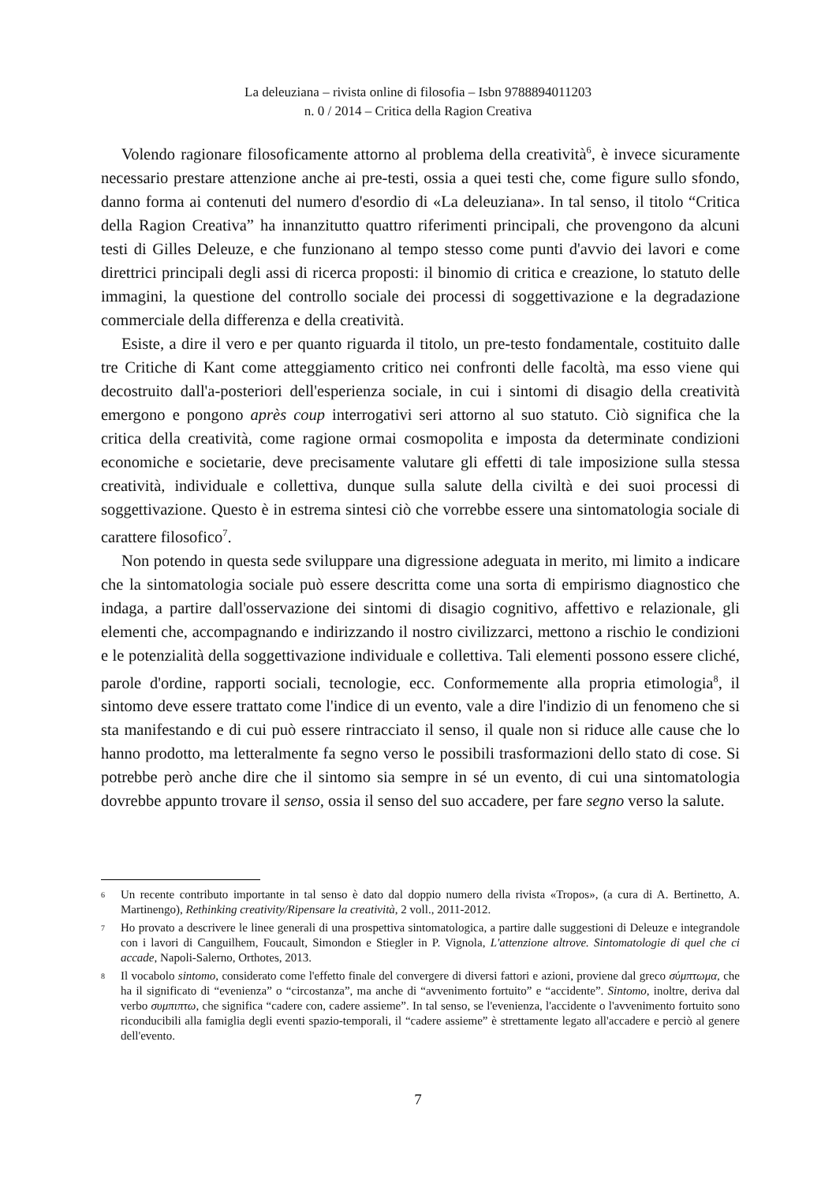La deleuziana – rivista online di filosofia – Isbn 9788894011203
n. 0 / 2014 – Critica della Ragion Creativa
Volendo ragionare filosoficamente attorno al problema della creatività<sup>6</sup>, è invece sicuramente necessario prestare attenzione anche ai pre-testi, ossia a quei testi che, come figure sullo sfondo, danno forma ai contenuti del numero d'esordio di «La deleuziana». In tal senso, il titolo “Critica della Ragion Creativa” ha innanzitutto quattro riferimenti principali, che provengono da alcuni testi di Gilles Deleuze, e che funzionano al tempo stesso come punti d'avvio dei lavori e come direttrici principali degli assi di ricerca proposti: il binomio di critica e creazione, lo statuto delle immagini, la questione del controllo sociale dei processi di soggettivazione e la degradazione commerciale della differenza e della creatività.
Esiste, a dire il vero e per quanto riguarda il titolo, un pre-testo fondamentale, costituito dalle tre Critiche di Kant come atteggiamento critico nei confronti delle facoltà, ma esso viene qui decostruito dall'a-posteriori dell'esperienza sociale, in cui i sintomi di disagio della creatività emergono e pongono après coup interrogativi seri attorno al suo statuto. Ciò significa che la critica della creatività, come ragione ormai cosmopolita e imposta da determinate condizioni economiche e societarie, deve precisamente valutare gli effetti di tale imposizione sulla stessa creatività, individuale e collettiva, dunque sulla salute della civiltà e dei suoi processi di soggettivazione. Questo è in estrema sintesi ciò che vorrebbe essere una sintomatologia sociale di carattere filosofico<sup>7</sup>.
Non potendo in questa sede sviluppare una digressione adeguata in merito, mi limito a indicare che la sintomatologia sociale può essere descritta come una sorta di empirismo diagnostico che indaga, a partire dall'osservazione dei sintomi di disagio cognitivo, affettivo e relazionale, gli elementi che, accompagnando e indirizzando il nostro civilizzarci, mettono a rischio le condizioni e le potenzialità della soggettivazione individuale e collettiva. Tali elementi possono essere cliché, parole d'ordine, rapporti sociali, tecnologie, ecc. Conformemente alla propria etimologia<sup>8</sup>, il sintomo deve essere trattato come l'indice di un evento, vale a dire l'indizio di un fenomeno che si sta manifestando e di cui può essere rintracciato il senso, il quale non si riduce alle cause che lo hanno prodotto, ma letteralmente fa segno verso le possibili trasformazioni dello stato di cose. Si potrebbe però anche dire che il sintomo sia sempre in sé un evento, di cui una sintomatologia dovrebbe appunto trovare il senso, ossia il senso del suo accadere, per fare segno verso la salute.
6 Un recente contributo importante in tal senso è dato dal doppio numero della rivista «Tropos», (a cura di A. Bertinetto, A. Martinengo), Rethinking creativity/Ripensare la creatività, 2 voll., 2011-2012.
7 Ho provato a descrivere le linee generali di una prospettiva sintomatologica, a partire dalle suggestioni di Deleuze e integrandole con i lavori di Canguilhem, Foucault, Simondon e Stiegler in P. Vignola, L'attenzione altrove. Sintomatologie di quel che ci accade, Napoli-Salerno, Orthotes, 2013.
8 Il vocabolo sintomo, considerato come l'effetto finale del convergere di diversi fattori e azioni, proviene dal greco σύμπτωμα, che ha il significato di “evenienza” o “circostanza”, ma anche di “avvenimento fortuito” e “accidente”. Sintomo, inoltre, deriva dal verbo συμπιπτω, che significa “cadere con, cadere assieme”. In tal senso, se l'evenienza, l'accidente o l'avvenimento fortuito sono riconducibili alla famiglia degli eventi spazio-temporali, il “cadere assieme” è strettamente legato all'accadere e perciò al genere dell'evento.
7